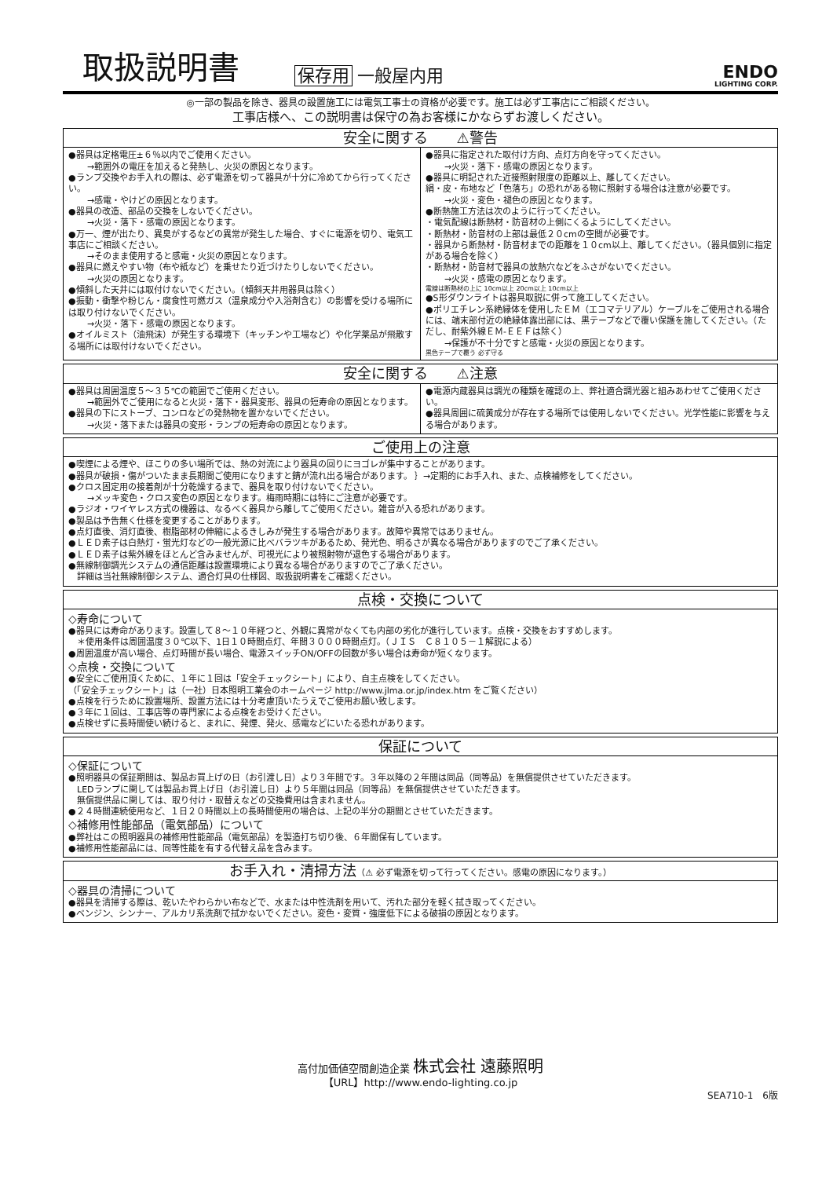取扱説明書
保存用 一般屋内用
ENDO
LIGHTING CORP.
◎一部の製品を除き、器具の設置施工には電気工事士の資格が必要です。施工は必ず工事店にご相談ください。
工事店様へ、この説明書は保守の為お客様にかならずお渡しください。
安全に関する　　⚠警告
●器具は定格電圧±６％以内でご使用ください。
→範囲外の電圧を加えると発熱し、火災の原因となります。
●ランプ交換やお手入れの際は、必ず電源を切って器具が十分に冷めてから行ってください。
→感電・やけどの原因となります。
●器具の改造、部品の交換をしないでください。
→火災・落下・感電の原因となります。
●万一、煙が出たり、異臭がするなどの異常が発生した場合、すぐに電源を切り、電気工事店にご相談ください。
→そのまま使用すると感電・火災の原因となります。
●器具に燃えやすい物（布や紙など）を乗せたり近づけたりしないでください。
→火災の原因となります。
●傾斜した天井には取付けないでください。（傾斜天井用器具は除く）
●振動・衝撃や粉じん・腐食性可燃ガス（温泉成分や入浴剤含む）の影響を受ける場所には取り付けないでください。
→火災・落下・感電の原因となります。
●オイルミスト（油飛沫）が発生する環境下（キッチンや工場など）や化学薬品が飛散する場所には取付けないでください。
●器具に指定された取付け方向、点灯方向を守ってください。
→火災・落下・感電の原因となります。
●器具に明記された近接照射限度の距離以上、離してください。
絹・皮・布地など「色落ち」の恐れがある物に照射する場合は注意が必要です。
→火災・変色・褪色の原因となります。
●断熱施工方法は次のように行ってください。
・電気配線は断熱材・防音材の上側にくるようにしてください。
・断熱材・防音材の上部は最低２０cmの空間が必要です。
・器具から断熱材・防音材までの距離を１０cm以上、離してください。（器具個別に指定がある場合を除く）
・断熱材・防音材で器具の放熱穴などをふさがないでください。
→火災・感電の原因となります。
電線は断熱材の上に 10cm以上 20cm以上 10cm以上
●S形ダウンライトは器具取説に併って施工してください。
●ポリエチレン系絶縁体を使用したＥＭ（エコマテリアル）ケーブルをご使用される場合には、端末部付近の絶縁体露出部には、黒テープなどで覆い保護を施してください。（ただし、耐紫外線ＥＭ-ＥＥＦは除く）
→保護が不十分ですと感電・火災の原因となります。
黒色テープで覆う 必ず守る
安全に関する　　⚠注意
●器具は周囲温度５～３５℃の範囲でご使用ください。
→範囲外でご使用になると火災・落下・器具変形、器具の短寿命の原因となります。
●器具の下にストーブ、コンロなどの発熱物を置かないでください。
→火災・落下または器具の変形・ランプの短寿命の原因となります。
●電源内蔵器具は調光の種類を確認の上、弊社適合調光器と組みあわせてご使用ください。
●器具周囲に硫黄成分が存在する場所では使用しないでください。光学性能に影響を与える場合があります。
ご使用上の注意
●喫煙による煙や、ほこりの多い場所では、熱の対流により器具の回りにヨゴレが集中することがあります。
●器具が破損・傷がついたまま長期間ご使用になりますと錆が流れ出る場合があります。 ｝→定期的にお手入れ、また、点検補修をしてください。
●クロス固定用の接着剤が十分乾燥するまで、器具を取り付けないでください。
→メッキ変色・クロス変色の原因となります。梅雨時期には特にご注意が必要です。
●ラジオ・ワイヤレス方式の機器は、なるべく器具から離してご使用ください。雑音が入る恐れがあります。
●製品は予告無く仕様を変更することがあります。
●点灯直後、消灯直後、樹脂部材の伸縮によるきしみが発生する場合があります。故障や異常ではありません。
●ＬＥＤ素子は白熱灯・蛍光灯などの一般光源に比べバラツキがあるため、発光色、明るさが異なる場合がありますのでご了承ください。
●ＬＥＤ素子は紫外線をほとんど含みませんが、可視光により被照射物が退色する場合があります。
●無線制御調光システムの通信距離は設置環境により異なる場合がありますのでご了承ください。
　詳細は当社無線制御システム、適合灯具の仕様図、取扱説明書をご確認ください。
点検・交換について
◇寿命について
●器具には寿命があります。設置して８～１０年経つと、外観に異常がなくても内部の劣化が進行しています。点検・交換をおすすめします。
　＊使用条件は周囲温度３０℃以下、1日１０時間点灯、年間３０００時間点灯。（ＪＩＳ　Ｃ８１０５－１解説による）
●周囲温度が高い場合、点灯時間が長い場合、電源スイッチON/OFFの回数が多い場合は寿命が短くなります。
◇点検・交換について
●安全にご使用頂くために、１年に１回は「安全チェックシート」により、自主点検をしてください。
（「安全チェックシート」は（一社）日本照明工業会のホームページ http://www.jlma.or.jp/index.htm をご覧ください）
●点検を行うために設置場所、設置方法には十分考慮頂いたうえでご使用お願い致します。
●３年に１回は、工事店等の専門家による点検をお受けください。
●点検せずに長時間使い続けると、まれに、発煙、発火、感電などにいたる恐れがあります。
保証について
◇保証について
●照明器具の保証期間は、製品お買上げの日（お引渡し日）より３年間です。３年以降の２年間は同品（同等品）を無償提供させていただきます。
　LEDランプに関しては製品お買上げ日（お引渡し日）より５年間は同品（同等品）を無償提供させていただきます。
　無償提供品に関しては、取り付け・取替えなどの交換費用は含まれません。
●２４時間連続使用など、１日２０時間以上の長時間使用の場合は、上記の半分の期間とさせていただきます。
◇補修用性能部品（電気部品）について
●弊社はこの照明器具の補修用性能部品（電気部品）を製造打ち切り後、６年間保有しています。
●補修用性能部品には、同等性能を有する代替え品を含みます。
お手入れ・清掃方法（⚠ 必ず電源を切って行ってください。感電の原因になります。）
◇器具の清掃について
●器具を清掃する際は、乾いたやわらかい布などで、水または中性洗剤を用いて、汚れた部分を軽く拭き取ってください。
●ベンジン、シンナー、アルカリ系洗剤で拭かないでください。変色・変質・強度低下による破損の原因となります。
高付加価値空間創造企業 株式会社 遠藤照明
【URL】http://www.endo-lighting.co.jp
SEA710-1　6版